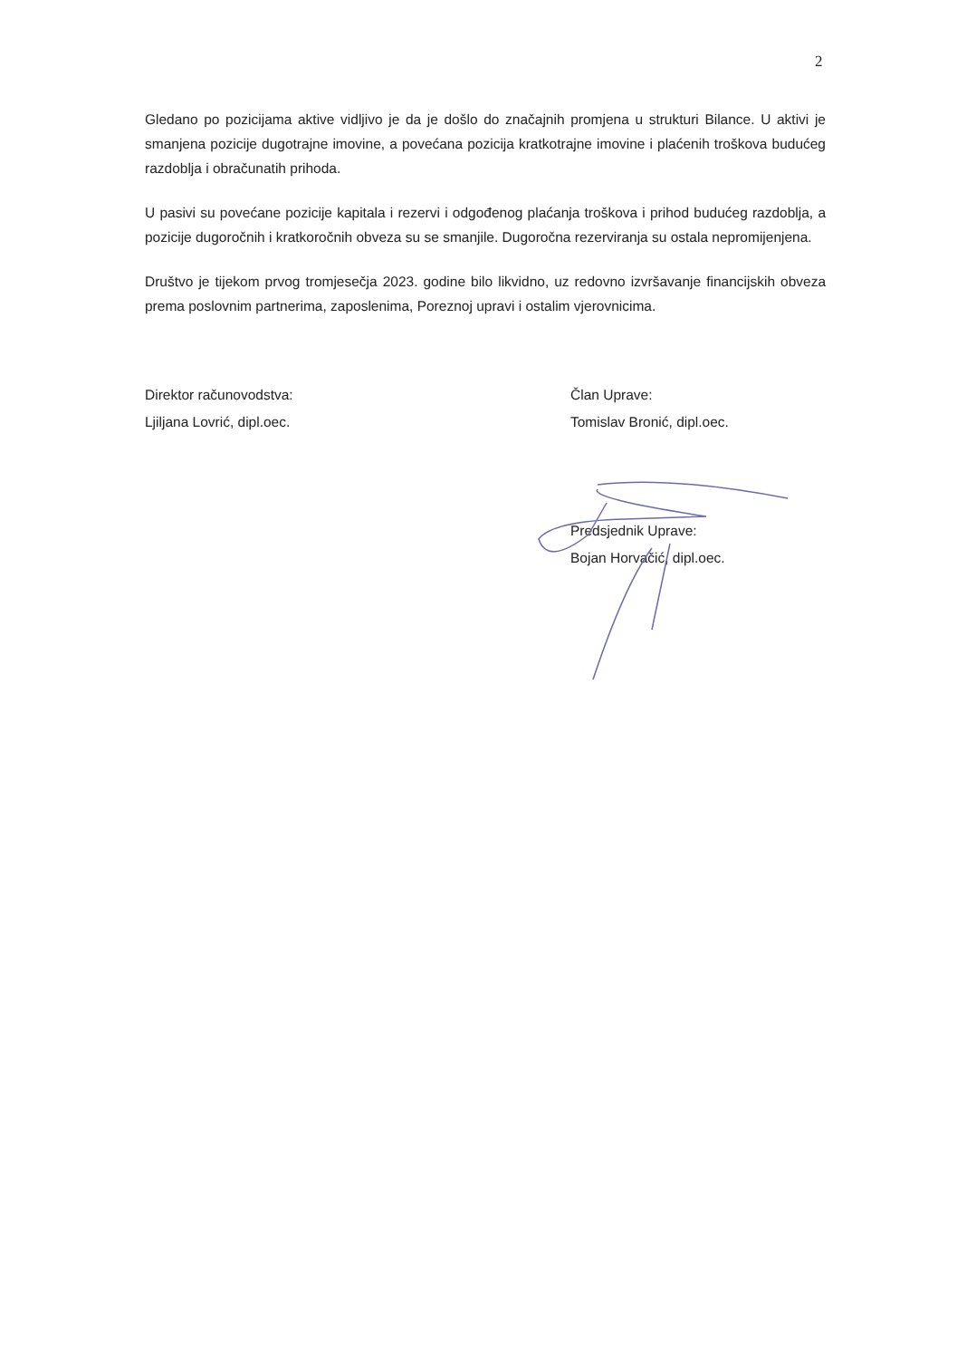2
Gledano po pozicijama aktive vidljivo je da je došlo do značajnih promjena u strukturi Bilance. U aktivi je smanjena pozicije dugotrajne imovine, a povećana pozicija kratkotrajne imovine i plaćenih troškova budućeg razdoblja i obračunatih prihoda.
U pasivi su povećane pozicije kapitala i rezervi i odgođenog plaćanja troškova i prihod budućeg razdoblja, a pozicije dugoročnih i kratkoročnih obveza su se smanjile. Dugoročna rezerviranja su ostala nepromijenjena.
Društvo je tijekom prvog tromjesečja 2023. godine bilo likvidno, uz redovno izvršavanje financijskih obveza prema poslovnim partnerima, zaposlenima, Poreznoj upravi i ostalim vjerovnicima.
Direktor računovodstva:
Ljiljana Lovrić, dipl.oec.
Član Uprave:
Tomislav Bronić, dipl.oec.
Predsjednik Uprave:
Bojan Horvačić, dipl.oec.